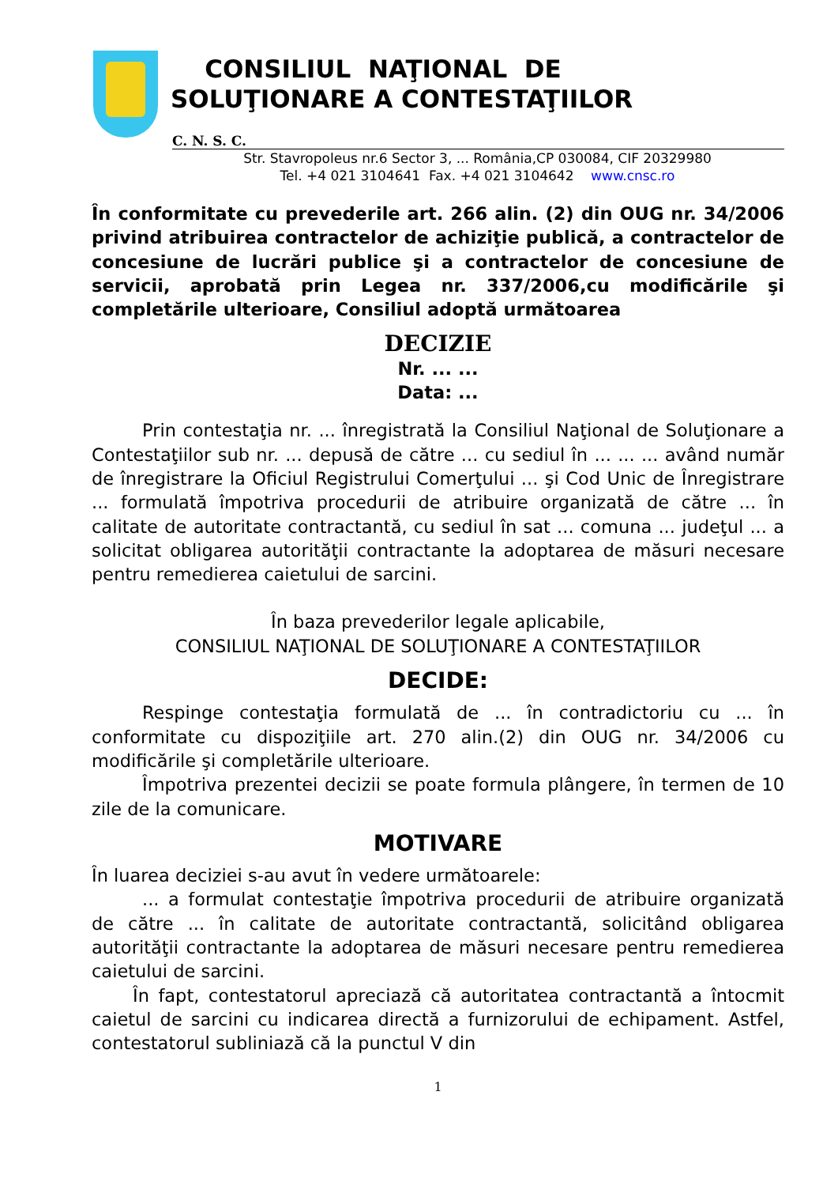CONSILIUL NAŢIONAL DE
SOLUŢIONARE A CONTESTAŢIILOR
C. N. S. C.
Str. Stavropoleus nr.6 Sector 3, ... România,CP 030084, CIF 20329980
Tel. +4 021 3104641 Fax. +4 021 3104642 www.cnsc.ro
În conformitate cu prevederile art. 266 alin. (2) din OUG nr. 34/2006 privind atribuirea contractelor de achiziţie publică, a contractelor de concesiune de lucrări publice şi a contractelor de concesiune de servicii, aprobată prin Legea nr. 337/2006,cu modificările şi completările ulterioare, Consiliul adoptă următoarea
DECIZIE
Nr. ... ...
Data: ...
Prin contestaţia nr. ... înregistrată la Consiliul Naţional de Soluţionare a Contestaţiilor sub nr. ... depusă de către ... cu sediul în ... ... ... având număr de înregistrare la Oficiul Registrului Comerţului ... şi Cod Unic de Înregistrare ... formulată împotriva procedurii de atribuire organizată de către ... în calitate de autoritate contractantă, cu sediul în sat ... comuna ... judeţul ... a solicitat obligarea autorităţii contractante la adoptarea de măsuri necesare pentru remedierea caietului de sarcini.
În baza prevederilor legale aplicabile,
CONSILIUL NAŢIONAL DE SOLUŢIONARE A CONTESTAŢIILOR
DECIDE:
Respinge contestaţia formulată de ... în contradictoriu cu ... în conformitate cu dispoziţiile art. 270 alin.(2) din OUG nr. 34/2006 cu modificările şi completările ulterioare.
Împotriva prezentei decizii se poate formula plângere, în termen de 10 zile de la comunicare.
MOTIVARE
În luarea deciziei s-au avut în vedere următoarele:
... a formulat contestaţie împotriva procedurii de atribuire organizată de către ... în calitate de autoritate contractantă, solicitând obligarea autorităţii contractante la adoptarea de măsuri necesare pentru remedierea caietului de sarcini.
În fapt, contestatorul apreciază că autoritatea contractantă a întocmit caietul de sarcini cu indicarea directă a furnizorului de echipament. Astfel, contestatorul subliniază că la punctul V din
1